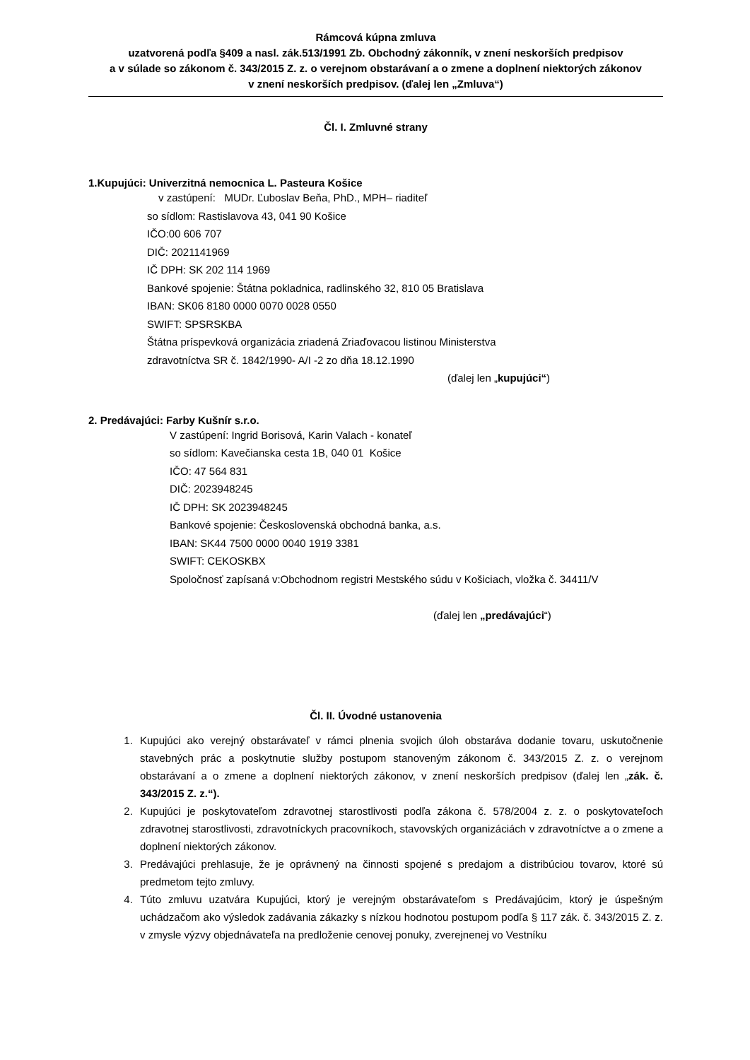Rámcová kúpna zmluva
uzatvorená podľa §409 a nasl. zák.513/1991 Zb. Obchodný zákonník, v znení neskorších predpisov
a v súlade so zákonom č. 343/2015 Z. z. o verejnom obstarávaní a o zmene a doplnení niektorých zákonov
v znení neskorších predpisov. (ďalej len „Zmluva“)
Čl. I. Zmluvné strany
1.Kupujúci: Univerzitná nemocnica L. Pasteura Košice
v zastúpení: MUDr. Ľuboslav Beňa, PhD., MPH– riaditeľ
so sídlom: Rastislavova 43, 041 90 Košice
IČO:00 606 707
DIČ: 2021141969
IČ DPH: SK 202 114 1969
Bankové spojenie: Štátna pokladnica, radlinského 32, 810 05 Bratislava
IBAN: SK06 8180 0000 0070 0028 0550
SWIFT: SPSRSKBA
Štátna príspevková organizácia zriadená Zriaďovacou listinou Ministerstva
zdravotníctva SR č. 1842/1990- A/I -2 zo dňa 18.12.1990
(ďalej len „kupujúci“)
2. Predávajúci: Farby Kušnír s.r.o.
V zastúpení: Ingrid Borisová, Karin Valach - konateľ
so sídlom: Kavečianska cesta 1B, 040 01 Košice
IČO: 47 564 831
DIČ: 2023948245
IČ DPH: SK 2023948245
Bankové spojenie: Československá obchodná banka, a.s.
IBAN: SK44 7500 0000 0040 1919 3381
SWIFT: CEKOSKBX
Spoločnosť zapísaná v:Obchodnom registri Mestského súdu v Košiciach, vložka č. 34411/V
(ďalej len „predávajúci“)
Čl. II. Úvodné ustanovenia
1. Kupujúci ako verejný obstarávateľ v rámci plnenia svojich úloh obstaráva dodanie tovaru, uskutočnenie stavebných prác a poskytnutie služby postupom stanoveným zákonom č. 343/2015 Z. z. o verejnom obstarávaní a o zmene a doplnení niektorých zákonov, v znení neskorších predpisov (ďalej len „zák. č. 343/2015 Z. z.“).
2. Kupujúci je poskytovateľom zdravotnej starostlivosti podľa zákona č. 578/2004 z. z. o poskytovateľoch zdravotnej starostlivosti, zdravotníckych pracovníkoch, stavovských organizáciách v zdravotníctve a o zmene a doplnení niektorých zákonov.
3. Predávajúci prehlasuje, že je oprávnený na činnosti spojené s predajom a distribúciou tovarov, ktoré sú predmetom tejto zmluvy.
4. Túto zmluvu uzatvára Kupujúci, ktorý je verejným obstarávateľom s Predávajúcim, ktorý je úspešným uchádzačom ako výsledok zadávania zákazky s nízkou hodnotou postupom podľa § 117 zák. č. 343/2015 Z. z. v zmysle výzvy objednávateľa na predloženie cenovej ponuky, zverejnenej vo Vestníku